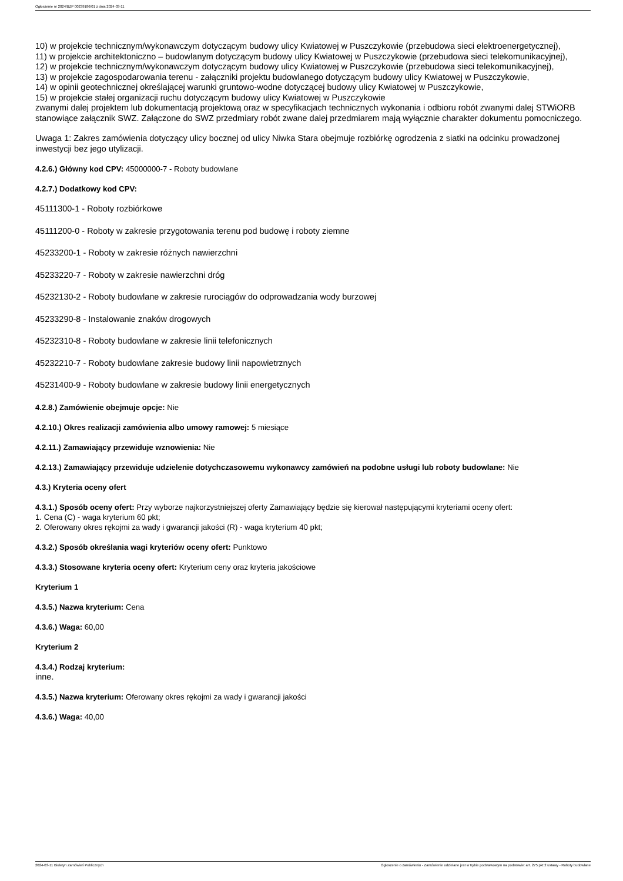Ogłoszenie nr 2024/BZP 00239186/01 z dnia 2024-03-11
10) w projekcie technicznym/wykonawczym dotyczącym budowy ulicy Kwiatowej w Puszczykowie (przebudowa sieci elektroenergetycznej),
11) w projekcie architektoniczno – budowlanym dotyczącym budowy ulicy Kwiatowej w Puszczykowie (przebudowa sieci telekomunikacyjnej),
12) w projekcie technicznym/wykonawczym dotyczącym budowy ulicy Kwiatowej w Puszczykowie (przebudowa sieci telekomunikacyjnej),
13) w projekcie zagospodarowania terenu - załączniki projektu budowlanego dotyczącym budowy ulicy Kwiatowej w Puszczykowie,
14) w opinii geotechnicznej określającej warunki gruntowo-wodne dotyczącej budowy ulicy Kwiatowej w Puszczykowie,
15) w projekcie stałej organizacji ruchu dotyczącym budowy ulicy Kwiatowej w Puszczykowie
zwanymi dalej projektem lub dokumentacją projektową oraz w specyfikacjach technicznych wykonania i odbioru robót zwanymi dalej STWiORB stanowiące załącznik SWZ. Załączone do SWZ przedmiary robót zwane dalej przedmiarem mają wyłącznie charakter dokumentu pomocniczego.
Uwaga 1: Zakres zamówienia dotyczący ulicy bocznej od ulicy Niwka Stara obejmuje rozbiórkę ogrodzenia z siatki na odcinku prowadzonej inwestycji bez jego utylizacji.
4.2.6.) Główny kod CPV: 45000000-7 - Roboty budowlane
4.2.7.) Dodatkowy kod CPV:
45111300-1 - Roboty rozbiórkowe
45111200-0 - Roboty w zakresie przygotowania terenu pod budowę i roboty ziemne
45233200-1 - Roboty w zakresie różnych nawierzchni
45233220-7 - Roboty w zakresie nawierzchni dróg
45232130-2 - Roboty budowlane w zakresie rurociągów do odprowadzania wody burzowej
45233290-8 - Instalowanie znaków drogowych
45232310-8 - Roboty budowlane w zakresie linii telefonicznych
45232210-7 - Roboty budowlane zakresie budowy linii napowietrznych
45231400-9 - Roboty budowlane w zakresie budowy linii energetycznych
4.2.8.) Zamówienie obejmuje opcje: Nie
4.2.10.) Okres realizacji zamówienia albo umowy ramowej: 5 miesiące
4.2.11.) Zamawiający przewiduje wznowienia: Nie
4.2.13.) Zamawiający przewiduje udzielenie dotychczasowemu wykonawcy zamówień na podobne usługi lub roboty budowlane: Nie
4.3.) Kryteria oceny ofert
4.3.1.) Sposób oceny ofert: Przy wyborze najkorzystniejszej oferty Zamawiający będzie się kierował następującymi kryteriami oceny ofert:
1. Cena (C) - waga kryterium 60 pkt;
2. Oferowany okres rękojmi za wady i gwarancji jakości (R) - waga kryterium 40 pkt;
4.3.2.) Sposób określania wagi kryteriów oceny ofert: Punktowo
4.3.3.) Stosowane kryteria oceny ofert: Kryterium ceny oraz kryteria jakościowe
Kryterium 1
4.3.5.) Nazwa kryterium: Cena
4.3.6.) Waga: 60,00
Kryterium 2
4.3.4.) Rodzaj kryterium:
inne.
4.3.5.) Nazwa kryterium: Oferowany okres rękojmi za wady i gwarancji jakości
4.3.6.) Waga: 40,00
2024-03-11 Biuletyn Zamówień Publicznych Ogłoszenie o zamówieniu - Zamówienie udzielane jest w trybie podstawowym na podstawie: art. 275 pkt 2 ustawy - Roboty budowlane